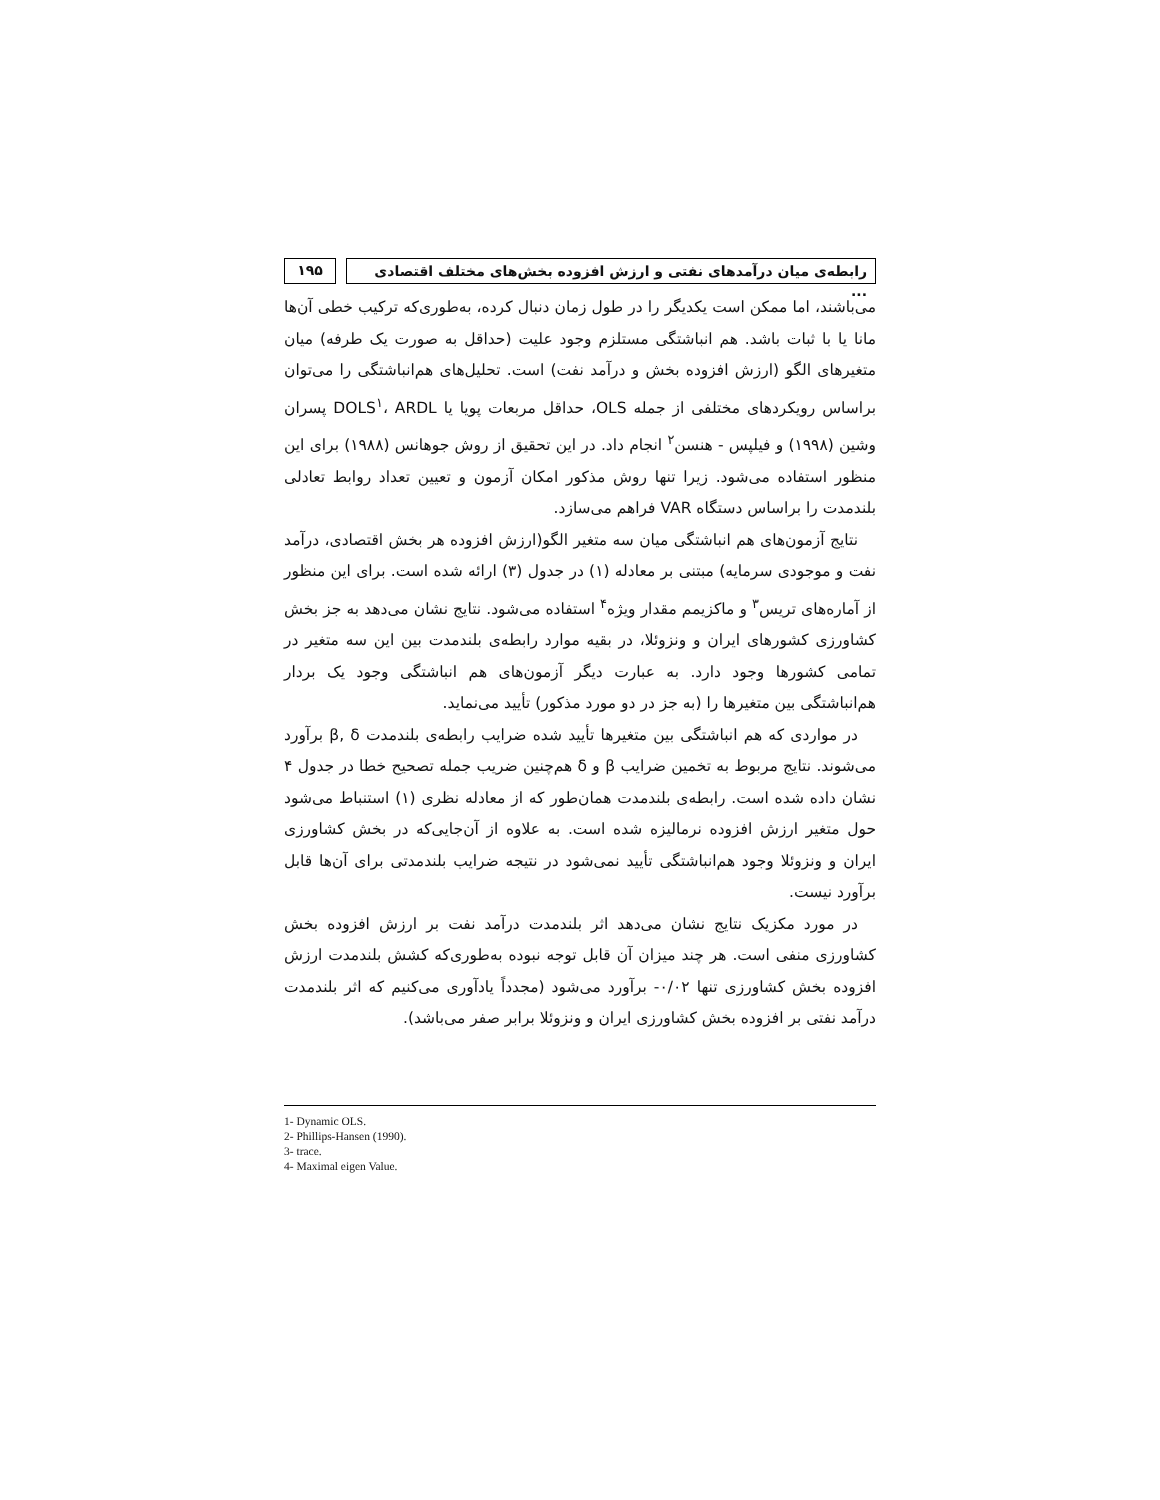رابطه‌ی میان درآمدهای نفتی و ارزش افزوده بخش‌های مختلف اقتصادی ...
۱۹۵
می‌باشند، اما ممکن است یکدیگر را در طول زمان دنبال کرده، به‌طوری‌که ترکیب خطی آن‌ها مانا یا با ثبات باشد. هم انباشتگی مستلزم وجود علیت (حداقل به صورت یک طرفه) میان متغیرهای الگو (ارزش افزوده بخش و درآمد نفت) است. تحلیل‌های هم‌انباشتگی را می‌توان براساس رویکردهای مختلفی از جمله OLS، حداقل مربعات پویا یا DOLS<sup>۱</sup>، ARDL پسران وشین (۱۹۹۸) و فیلپس - هنسن<sup>۲</sup> انجام داد. در این تحقیق از روش جوهانس (۱۹۸۸) برای این منظور استفاده می‌شود. زیرا تنها روش مذکور امکان آزمون و تعیین تعداد روابط تعادلی بلندمدت را براساس دستگاه VAR فراهم می‌سازد.
نتایج آزمون‌های هم انباشتگی میان سه متغیر الگو(ارزش افزوده هر بخش اقتصادی، درآمد نفت و موجودی سرمایه) مبتنی بر معادله (۱) در جدول (۳) ارائه شده است. برای این منظور از آماره‌های تریس<sup>۳</sup> و ماکزیمم مقدار ویژه<sup>۴</sup> استفاده می‌شود. نتایج نشان می‌دهد به جز بخش کشاورزی کشورهای ایران و ونزوئلا، در بقیه موارد رابطه‌ی بلندمدت بین این سه متغیر در تمامی کشورها وجود دارد. به عبارت دیگر آزمون‌های هم انباشتگی وجود یک بردار هم‌انباشتگی بین متغیرها را (به جز در دو مورد مذکور) تأیید می‌نماید.
در مواردی که هم انباشتگی بین متغیرها تأیید شده ضرایب رابطه‌ی بلندمدت β, δ برآورد می‌شوند. نتایج مربوط به تخمین ضرایب β و δ هم‌چنین ضریب جمله تصحیح خطا در جدول ۴ نشان داده شده است. رابطه‌ی بلندمدت همان‌طور که از معادله نظری (۱) استنباط می‌شود حول متغیر ارزش افزوده نرمالیزه شده است. به علاوه از آن‌جایی‌که در بخش کشاورزی ایران و ونزوئلا وجود هم‌انباشتگی تأیید نمی‌شود در نتیجه ضرایب بلندمدتی برای آن‌ها قابل برآورد نیست.
در مورد مکزیک نتایج نشان می‌دهد اثر بلندمدت درآمد نفت بر ارزش افزوده بخش کشاورزی منفی است. هر چند میزان آن قابل توجه نبوده به‌طوری‌که کشش بلندمدت ارزش افزوده بخش کشاورزی تنها ۰/۰۲- برآورد می‌شود (مجدداً یادآوری می‌کنیم که اثر بلندمدت درآمد نفتی بر افزوده بخش کشاورزی ایران و ونزوئلا برابر صفر می‌باشد).
1- Dynamic OLS.
2- Phillips-Hansen (1990).
3- trace.
4- Maximal eigen Value.